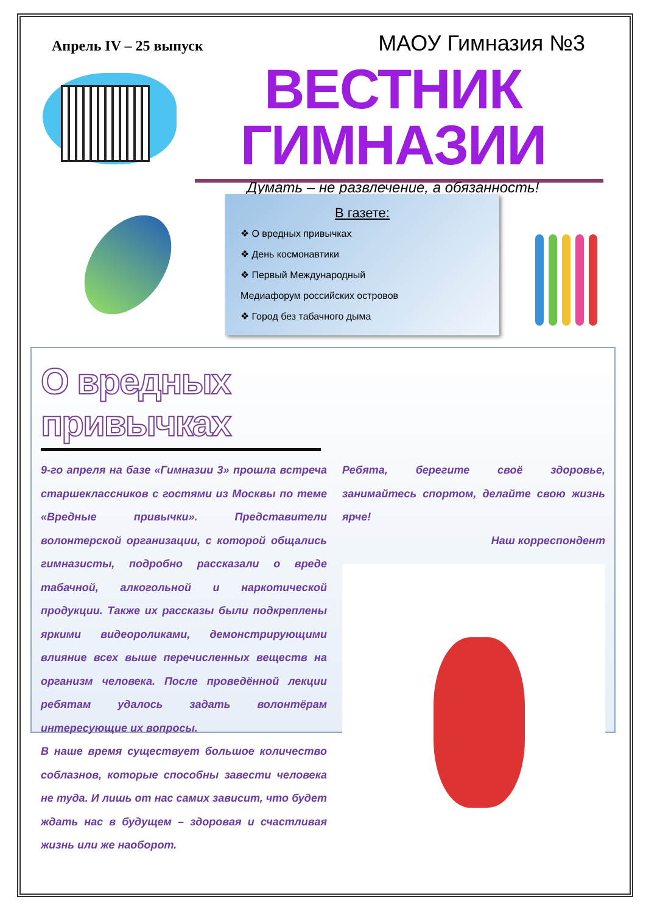Апрель IV – 25 выпуск МАОУ Гимназия №3
ВЕСТНИК ГИМНАЗИИ
Думать – не развлечение, а обязанность!
В газете:
❖ О вредных привычках
❖ День космонавтики
❖ Первый Международный
Медиафорум российских островов
❖ Город без табачного дыма
О вредных привычках
9-го апреля на базе «Гимназии 3» прошла встреча старшеклассников с гостями из Москвы по теме «Вредные привычки». Представители волонтерской организации, с которой общались гимназисты, подробно рассказали о вреде табачной, алкогольной и наркотической продукции. Также их рассказы были подкреплены яркими видеороликами, демонстрирующими влияние всех выше перечисленных веществ на организм человека. После проведённой лекции ребятам удалось задать волонтёрам интересующие их вопросы.
В наше время существует большое количество соблазнов, которые способны завести человека не туда. И лишь от нас самих зависит, что будет ждать нас в будущем – здоровая и счастливая жизнь или же наоборот.
Ребята, берегите своё здоровье, занимайтесь спортом, делайте свою жизнь ярче!
Наш корреспондент